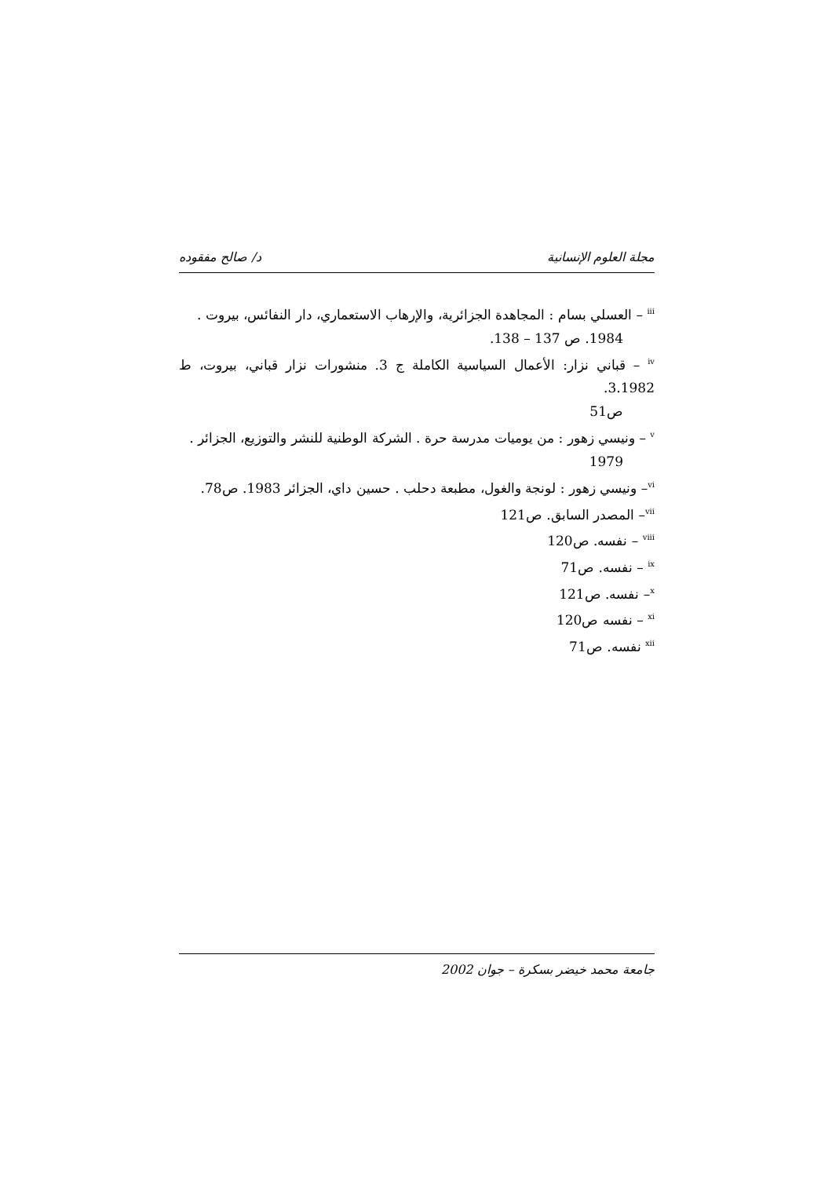مجلة العلوم الإنسانية د/ صالح مفقوده
<sup>iii</sup> – العسلي بسام : المجاهدة الجزائرية، والإرهاب الاستعماري، دار النفائس، بيروت .
1984. ص 137 – 138.
<sup>iv</sup> – قباني نزار: الأعمال السياسية الكاملة ج 3. منشورات نزار قباني، بيروت، ط 3.1982.
ص51
<sup>v</sup> – ونيسي زهور : من يوميات مدرسة حرة . الشركة الوطنية للنشر والتوزيع، الجزائر .
1979
<sup>vi</sup>– ونيسي زهور : لونجة والغول، مطبعة دحلب . حسين داي، الجزائر 1983. ص78.
<sup>vii</sup>– المصدر السابق. ص121
<sup>viii</sup> – نفسه. ص120
<sup>ix</sup> – نفسه. ص71
<sup>x</sup>– نفسه. ص121
<sup>xi</sup> – نفسه ص120
<sup>xii</sup> نفسه. ص71
جامعة محمد خيضر بسكرة – جوان 2002